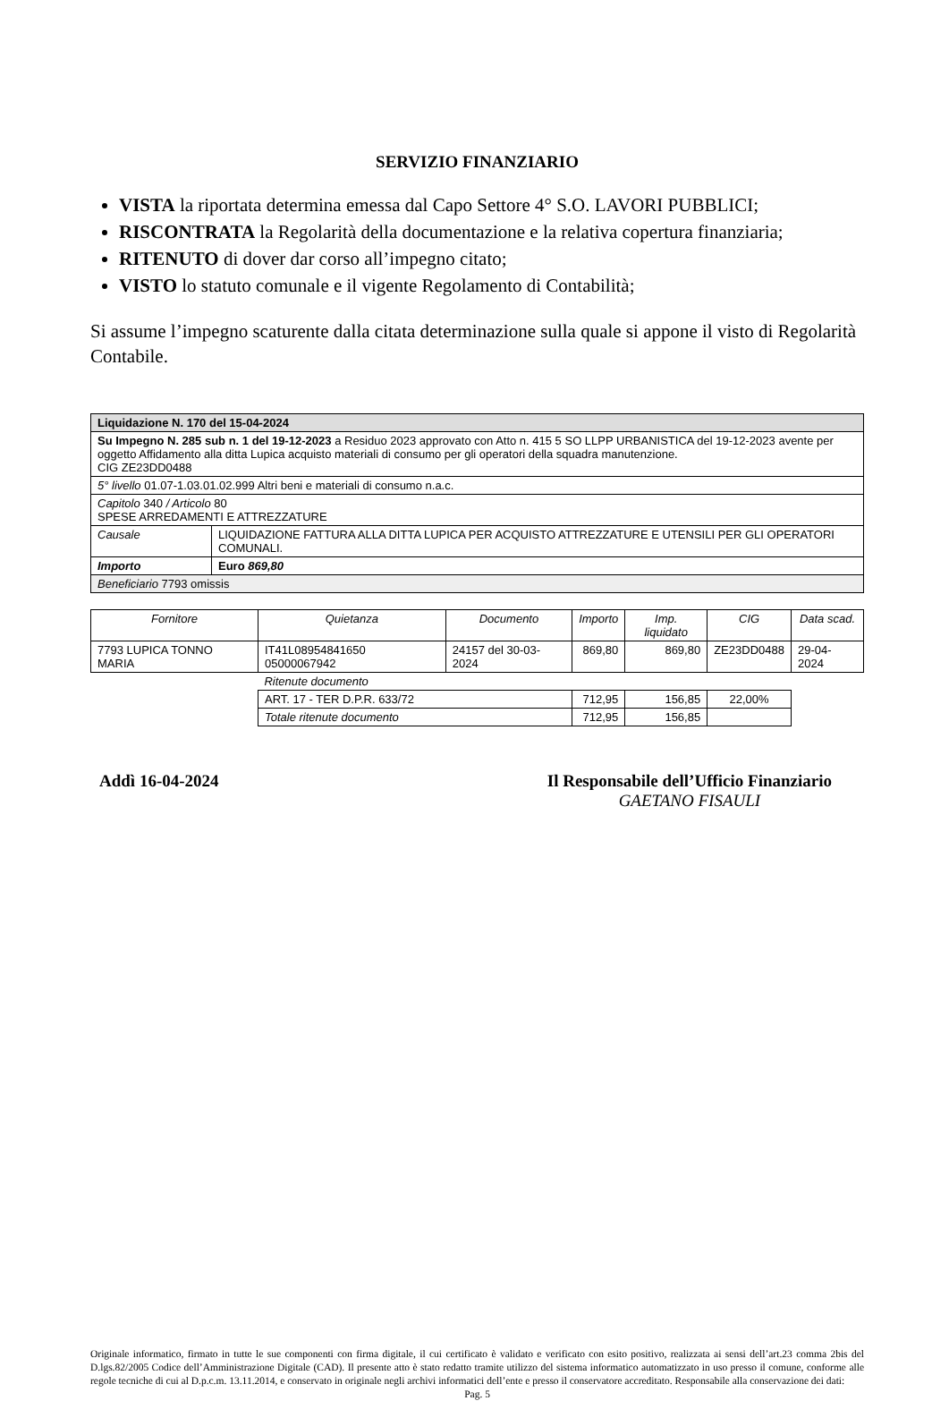SERVIZIO FINANZIARIO
VISTA la riportata determina emessa dal Capo Settore 4° S.O. LAVORI PUBBLICI;
RISCONTRATA la Regolarità della documentazione e la relativa copertura finanziaria;
RITENUTO di dover dar corso all’impegno citato;
VISTO lo statuto comunale e il vigente Regolamento di Contabilità;
Si assume l’impegno scaturente dalla citata determinazione sulla quale si appone il visto di Regolarità Contabile.
| Liquidazione N. 170 del 15-04-2024 | |
| Su Impegno N. 285 sub n. 1 del 19-12-2023 a Residuo 2023 approvato con Atto n. 415 5 SO LLPP URBANISTICA del 19-12-2023 avente per oggetto Affidamento alla ditta Lupica acquisto materiali di consumo per gli operatori della squadra manutenzione. CIG ZE23DD0488 | |
| 5° livello 01.07-1.03.01.02.999 Altri beni e materiali di consumo n.a.c. | |
| Capitolo 340 / Articolo 80 SPESE ARREDAMENTI E ATTREZZATURE | |
| Causale | LIQUIDAZIONE FATTURA ALLA DITTA LUPICA PER ACQUISTO ATTREZZATURE E UTENSILI PER GLI OPERATORI COMUNALI. |
| Importo | Euro 869,80 |
| Beneficiario 7793 omissis | |
| Fornitore | Quietanza | Documento | Importo | Imp. liquidato | CIG | Data scad. |
| --- | --- | --- | --- | --- | --- | --- |
| 7793 LUPICA TONNO MARIA | IT41L08954841650 05000067942 | 24157 del 30-03-2024 | 869,80 | 869,80 | ZE23DD0488 | 29-04-2024 |
| | Ritenute documento | | | | | |
| | ART. 17 - TER D.P.R. 633/72 | | 712,95 | 156,85 | 22,00% | |
| | Totale ritenute documento | | 712,95 | 156,85 | | |
Addì 16-04-2024 Il Responsabile dell’Ufficio Finanziario
GAETANO FISAULI
Originale informatico, firmato in tutte le sue componenti con firma digitale, il cui certificato è validato e verificato con esito positivo, realizzata ai sensi dell’art.23 comma 2bis del D.lgs.82/2005 Codice dell’Amministrazione Digitale (CAD). Il presente atto è stato redatto tramite utilizzo del sistema informatico automatizzato in uso presso il comune, conforme alle regole tecniche di cui al D.p.c.m. 13.11.2014, e conservato in originale negli archivi informatici dell’ente e presso il conservatore accreditato. Responsabile alla conservazione dei dati:
Pag. 5